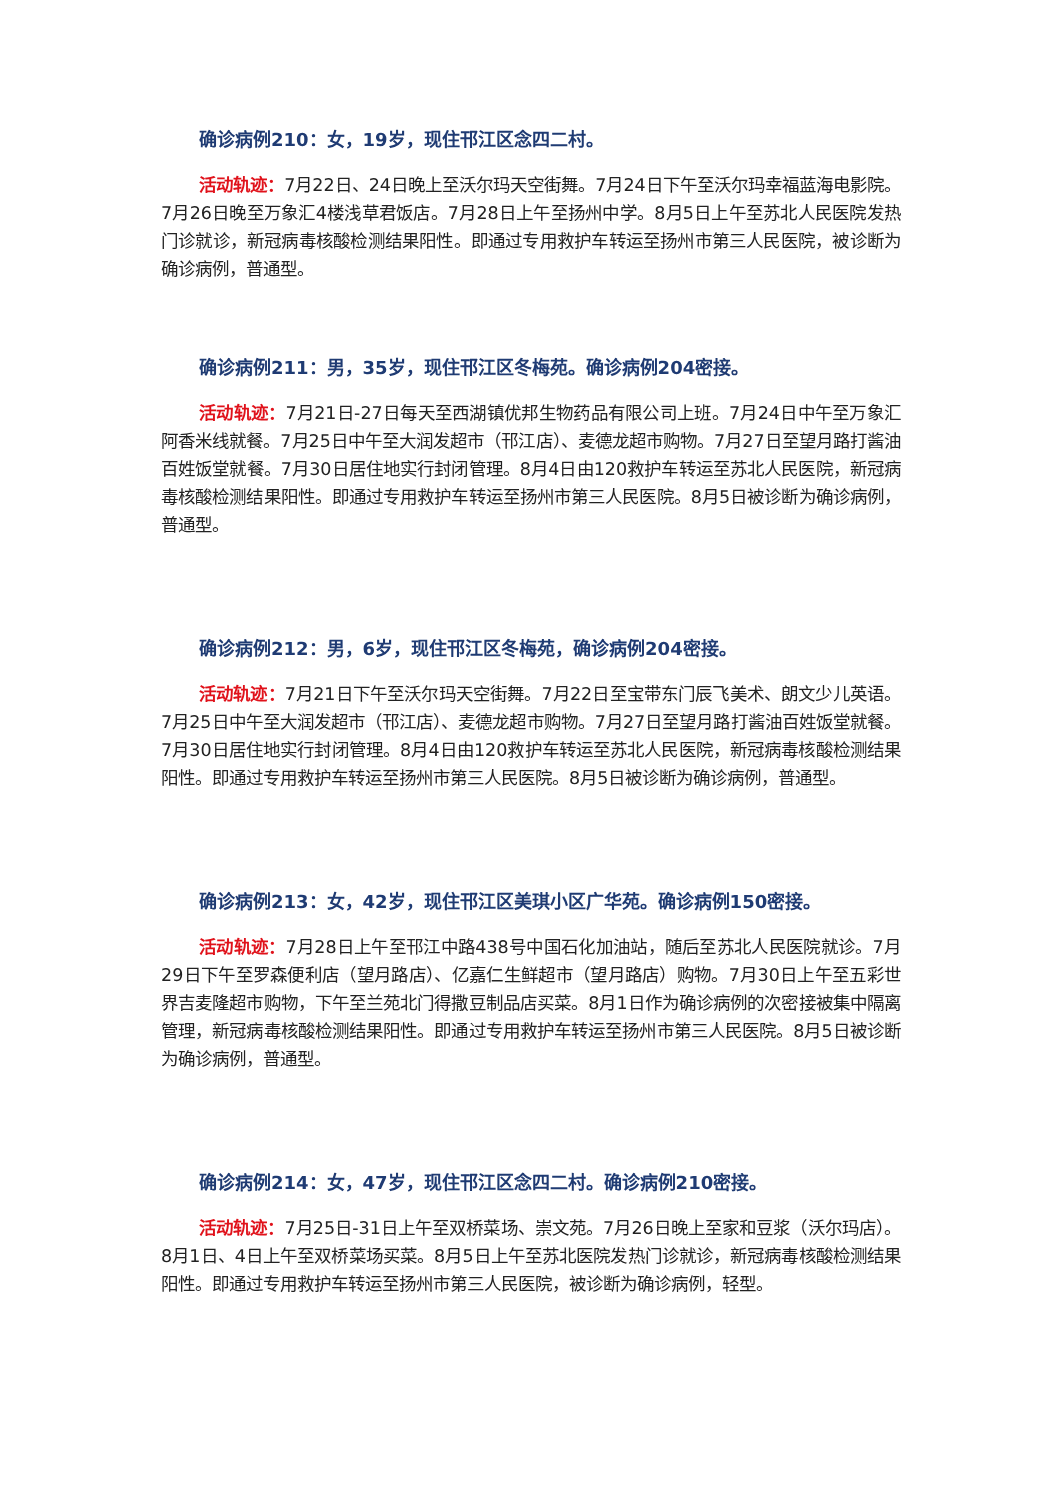确诊病例210：女，19岁，现住邗江区念四二村。
活动轨迹：7月22日、24日晚上至沃尔玛天空街舞。7月24日下午至沃尔玛幸福蓝海电影院。7月26日晚至万象汇4楼浅草君饭店。7月28日上午至扬州中学。8月5日上午至苏北人民医院发热门诊就诊，新冠病毒核酸检测结果阳性。即通过专用救护车转运至扬州市第三人民医院，被诊断为确诊病例，普通型。
确诊病例211：男，35岁，现住邗江区冬梅苑。确诊病例204密接。
活动轨迹：7月21日-27日每天至西湖镇优邦生物药品有限公司上班。7月24日中午至万象汇阿香米线就餐。7月25日中午至大润发超市（邗江店）、麦德龙超市购物。7月27日至望月路打酱油百姓饭堂就餐。7月30日居住地实行封闭管理。8月4日由120救护车转运至苏北人民医院，新冠病毒核酸检测结果阳性。即通过专用救护车转运至扬州市第三人民医院。8月5日被诊断为确诊病例，普通型。
确诊病例212：男，6岁，现住邗江区冬梅苑，确诊病例204密接。
活动轨迹：7月21日下午至沃尔玛天空街舞。7月22日至宝带东门辰飞美术、朗文少儿英语。7月25日中午至大润发超市（邗江店）、麦德龙超市购物。7月27日至望月路打酱油百姓饭堂就餐。7月30日居住地实行封闭管理。8月4日由120救护车转运至苏北人民医院，新冠病毒核酸检测结果阳性。即通过专用救护车转运至扬州市第三人民医院。8月5日被诊断为确诊病例，普通型。
确诊病例213：女，42岁，现住邗江区美琪小区广华苑。确诊病例150密接。
活动轨迹：7月28日上午至邗江中路438号中国石化加油站，随后至苏北人民医院就诊。7月29日下午至罗森便利店（望月路店）、亿嘉仁生鲜超市（望月路店）购物。7月30日上午至五彩世界吉麦隆超市购物，下午至兰苑北门得撒豆制品店买菜。8月1日作为确诊病例的次密接被集中隔离管理，新冠病毒核酸检测结果阳性。即通过专用救护车转运至扬州市第三人民医院。8月5日被诊断为确诊病例，普通型。
确诊病例214：女，47岁，现住邗江区念四二村。确诊病例210密接。
活动轨迹：7月25日-31日上午至双桥菜场、崇文苑。7月26日晚上至家和豆浆（沃尔玛店）。8月1日、4日上午至双桥菜场买菜。8月5日上午至苏北医院发热门诊就诊，新冠病毒核酸检测结果阳性。即通过专用救护车转运至扬州市第三人民医院，被诊断为确诊病例，轻型。